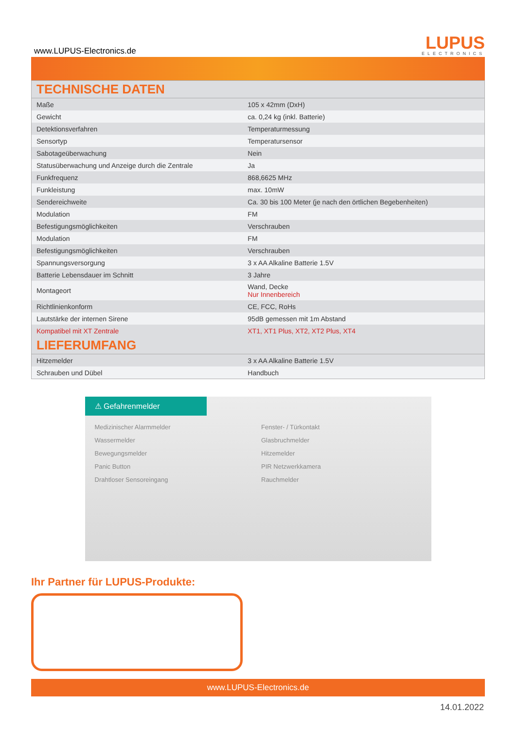www.LUPUS-Electronics.de
LUPUS
ELECTRONICS
| TECHNISCHE DATEN | |
| --- | --- |
| Maße | 105 x 42mm (DxH) |
| Gewicht | ca. 0,24 kg (inkl. Batterie) |
| Detektionsverfahren | Temperaturmessung |
| Sensortyp | Temperatursensor |
| Sabotageüberwachung | Nein |
| Statusüberwachung und Anzeige durch die Zentrale | Ja |
| Funkfrequenz | 868,6625 MHz |
| Funkleistung | max. 10mW |
| Sendereichweite | Ca. 30 bis 100 Meter (je nach den örtlichen Begebenheiten) |
| Modulation | FM |
| Befestigungsmöglichkeiten | Verschrauben |
| Modulation | FM |
| Befestigungsmöglichkeiten | Verschrauben |
| Spannungsversorgung | 3 x AA Alkaline Batterie 1.5V |
| Batterie Lebensdauer im Schnitt | 3 Jahre |
| Montageort | Wand, Decke Nur Innenbereich |
| Richtlinienkonform | CE, FCC, RoHs |
| Lautstärke der internen Sirene | 95dB gemessen mit 1m Abstand |
| Kompatibel mit XT Zentrale | XT1, XT1 Plus, XT2, XT2 Plus, XT4 |
| LIEFERUMFANG | |
| Hitzemelder | 3 x AA Alkaline Batterie 1.5V |
| Schrauben und Dübel | Handbuch |
⚠ Gefahrenmelder
Medizinischer Alarmmelder
Wassermelder
Bewegungsmelder
Panic Button
Drahtloser Sensoreingang
Fenster- / Türkontakt
Glasbruchmelder
Hitzemelder
PIR Netzwerkkamera
Rauchmelder
Ihr Partner für LUPUS-Produkte:
www.LUPUS-Electronics.de
14.01.2022